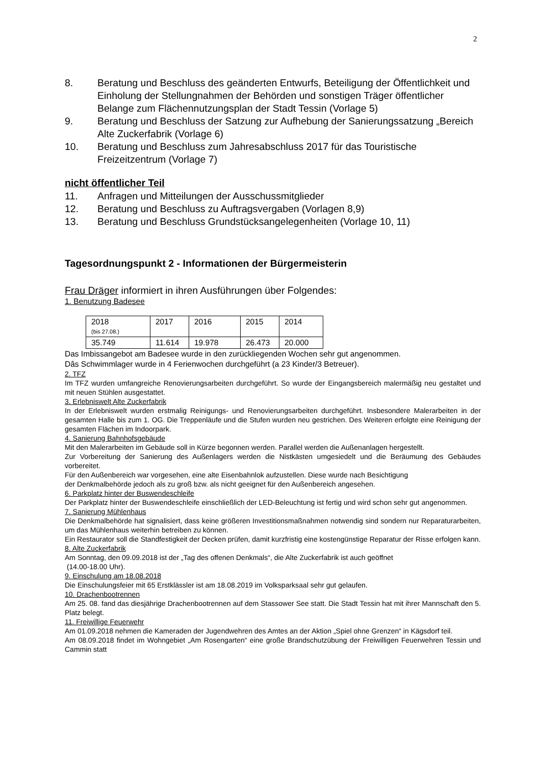2
8. Beratung und Beschluss des geänderten Entwurfs, Beteiligung der Öffentlichkeit und Einholung der Stellungnahmen der Behörden und sonstigen Träger öffentlicher Belange zum Flächennutzungsplan der Stadt Tessin (Vorlage 5)
9. Beratung und Beschluss der Satzung zur Aufhebung der Sanierungssatzung „Bereich Alte Zuckerfabrik (Vorlage 6)
10. Beratung und Beschluss zum Jahresabschluss 2017 für das Touristische Freizeitzentrum (Vorlage 7)
nicht öffentlicher Teil
11. Anfragen und Mitteilungen der Ausschussmitglieder
12. Beratung und Beschluss zu Auftragsvergaben (Vorlagen 8,9)
13. Beratung und Beschluss Grundstücksangelegenheiten (Vorlage 10, 11)
Tagesordnungspunkt 2 - Informationen der Bürgermeisterin
Frau Dräger informiert in ihren Ausführungen über Folgendes:
1. Benutzung Badesee
| 2018 (bis 27.08.) | 2017 | 2016 | 2015 | 2014 |
| 35.749 | 11.614 | 19.978 | 26.473 | 20.000 |
Das Imbissangebot am Badesee wurde in den zurückliegenden Wochen sehr gut angenommen.
Dâs Schwimmlager wurde in 4 Ferienwochen durchgeführt (a 23 Kinder/3 Betreuer).
2. TFZ
Im TFZ wurden umfangreiche Renovierungsarbeiten durchgeführt. So wurde der Eingangsbereich malermäßig neu gestaltet und mit neuen Stühlen ausgestattet.
3. Erlebniswelt Alte Zuckerfabrik
In der Erlebniswelt wurden erstmalig Reinigungs- und Renovierungsarbeiten durchgeführt. Insbesondere Malerarbeiten in der gesamten Halle bis zum 1. OG. Die Treppenläufe und die Stufen wurden neu gestrichen. Des Weiteren erfolgte eine Reinigung der gesamten Flächen im Indoorpark.
4. Sanierung Bahnhofsgebäude
Mit den Malerarbeiten im Gebäude soll in Kürze begonnen werden. Parallel werden die Außenanlagen hergestellt.
Zur Vorbereitung der Sanierung des Außenlagers werden die Nistkästen umgesiedelt und die Beräumung des Gebäudes vorbereitet.
Für den Außenbereich war vorgesehen, eine alte Eisenbahnlok aufzustellen. Diese wurde nach Besichtigung
der Denkmalbehörde jedoch als zu groß bzw. als nicht geeignet für den Außenbereich angesehen.
6. Parkplatz hinter der Buswendeschleife
Der Parkplatz hinter der Buswendeschleife einschließlich der LED-Beleuchtung ist fertig und wird schon sehr gut angenommen.
7. Sanierung Mühlenhaus
Die Denkmalbehörde hat signalisiert, dass keine größeren Investitionsmaßnahmen notwendig sind sondern nur Reparaturarbeiten, um das Mühlenhaus weiterhin betreiben zu können.
Ein Restaurator soll die Standfestigkeit der Decken prüfen, damit kurzfristig eine kostengünstige Reparatur der Risse erfolgen kann.
8. Alte Zuckerfabrik
Am Sonntag, den 09.09.2018 ist der „Tag des offenen Denkmals“, die Alte Zuckerfabrik ist auch geöffnet
(14.00-18.00 Uhr).
9. Einschulung am 18.08.2018
Die Einschulungsfeier mit 65 Erstklässler ist am 18.08.2019 im Volksparksaal sehr gut gelaufen.
10. Drachenbootrennen
Am 25. 08. fand das diesjährige Drachenbootrennen auf dem Stassower See statt. Die Stadt Tessin hat mit ihrer Mannschaft den 5. Platz belegt.
11. Freiwillige Feuerwehr
Am 01.09.2018 nehmen die Kameraden der Jugendwehren des Amtes an der Aktion „Spiel ohne Grenzen“ in Kägsdorf teil.
Am 08.09.2018 findet im Wohngebiet „Am Rosengarten“ eine große Brandschutzübung der Freiwilligen Feuerwehren Tessin und Cammin statt